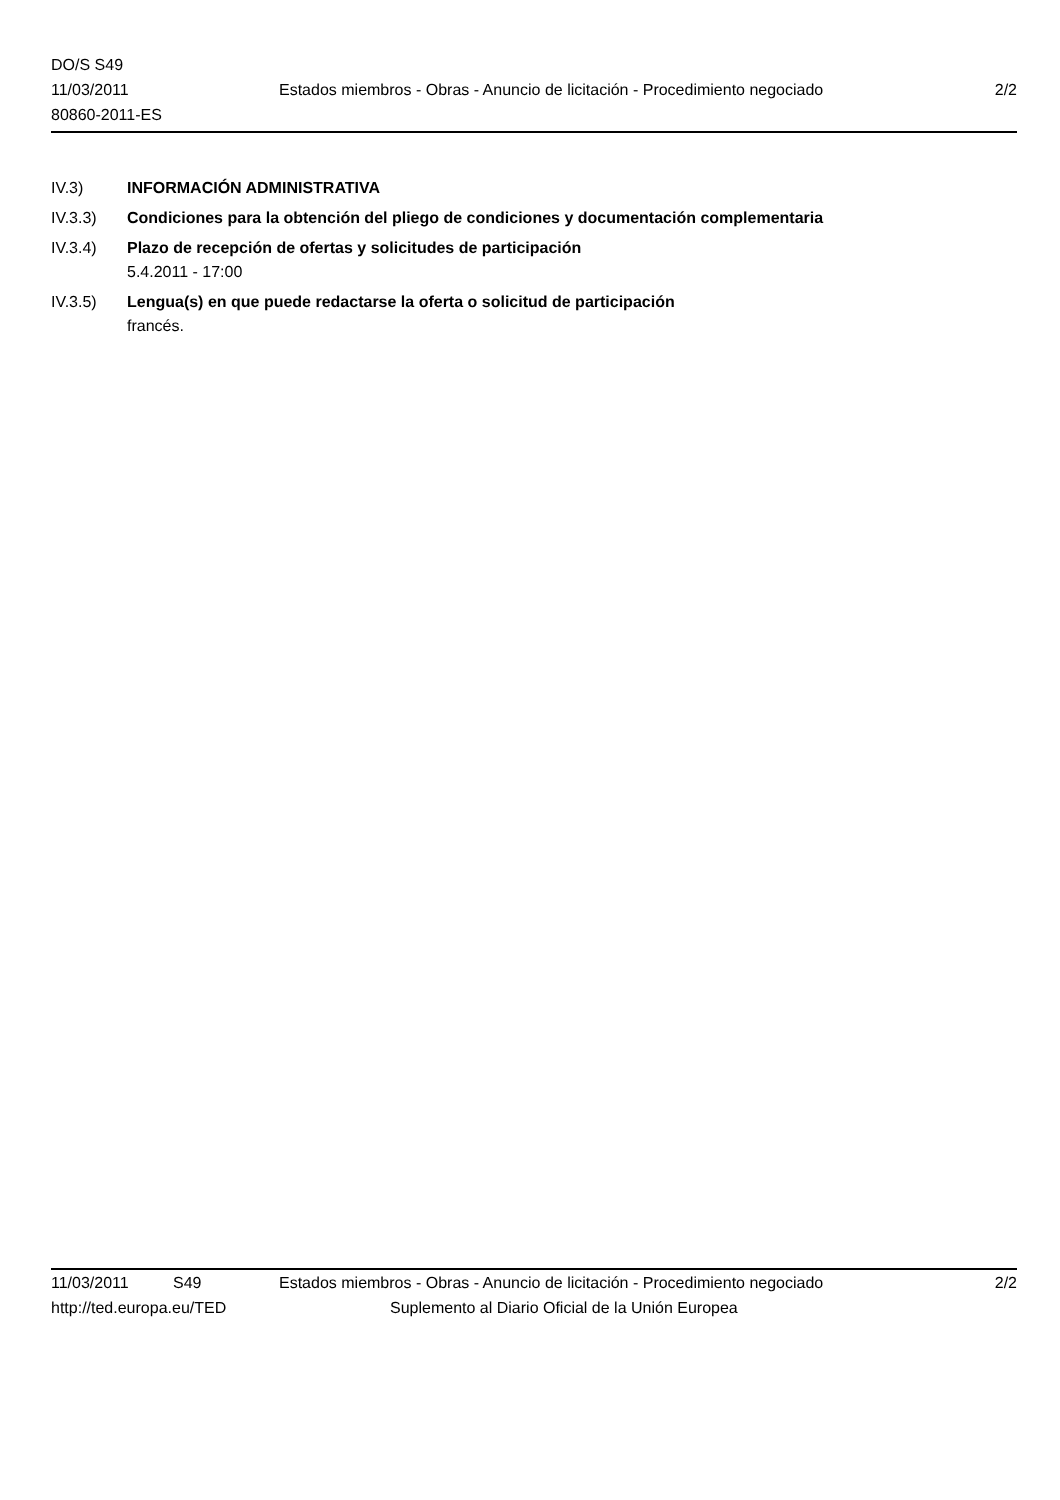DO/S S49
11/03/2011
80860-2011-ES
Estados miembros - Obras - Anuncio de licitación - Procedimiento negociado
2/2
IV.3) INFORMACIÓN ADMINISTRATIVA
IV.3.3) Condiciones para la obtención del pliego de condiciones y documentación complementaria
IV.3.4) Plazo de recepción de ofertas y solicitudes de participación
5.4.2011 - 17:00
IV.3.5) Lengua(s) en que puede redactarse la oferta o solicitud de participación
francés.
11/03/2011 S49 Estados miembros - Obras - Anuncio de licitación - Procedimiento negociado 2/2
http://ted.europa.eu/TED Suplemento al Diario Oficial de la Unión Europea